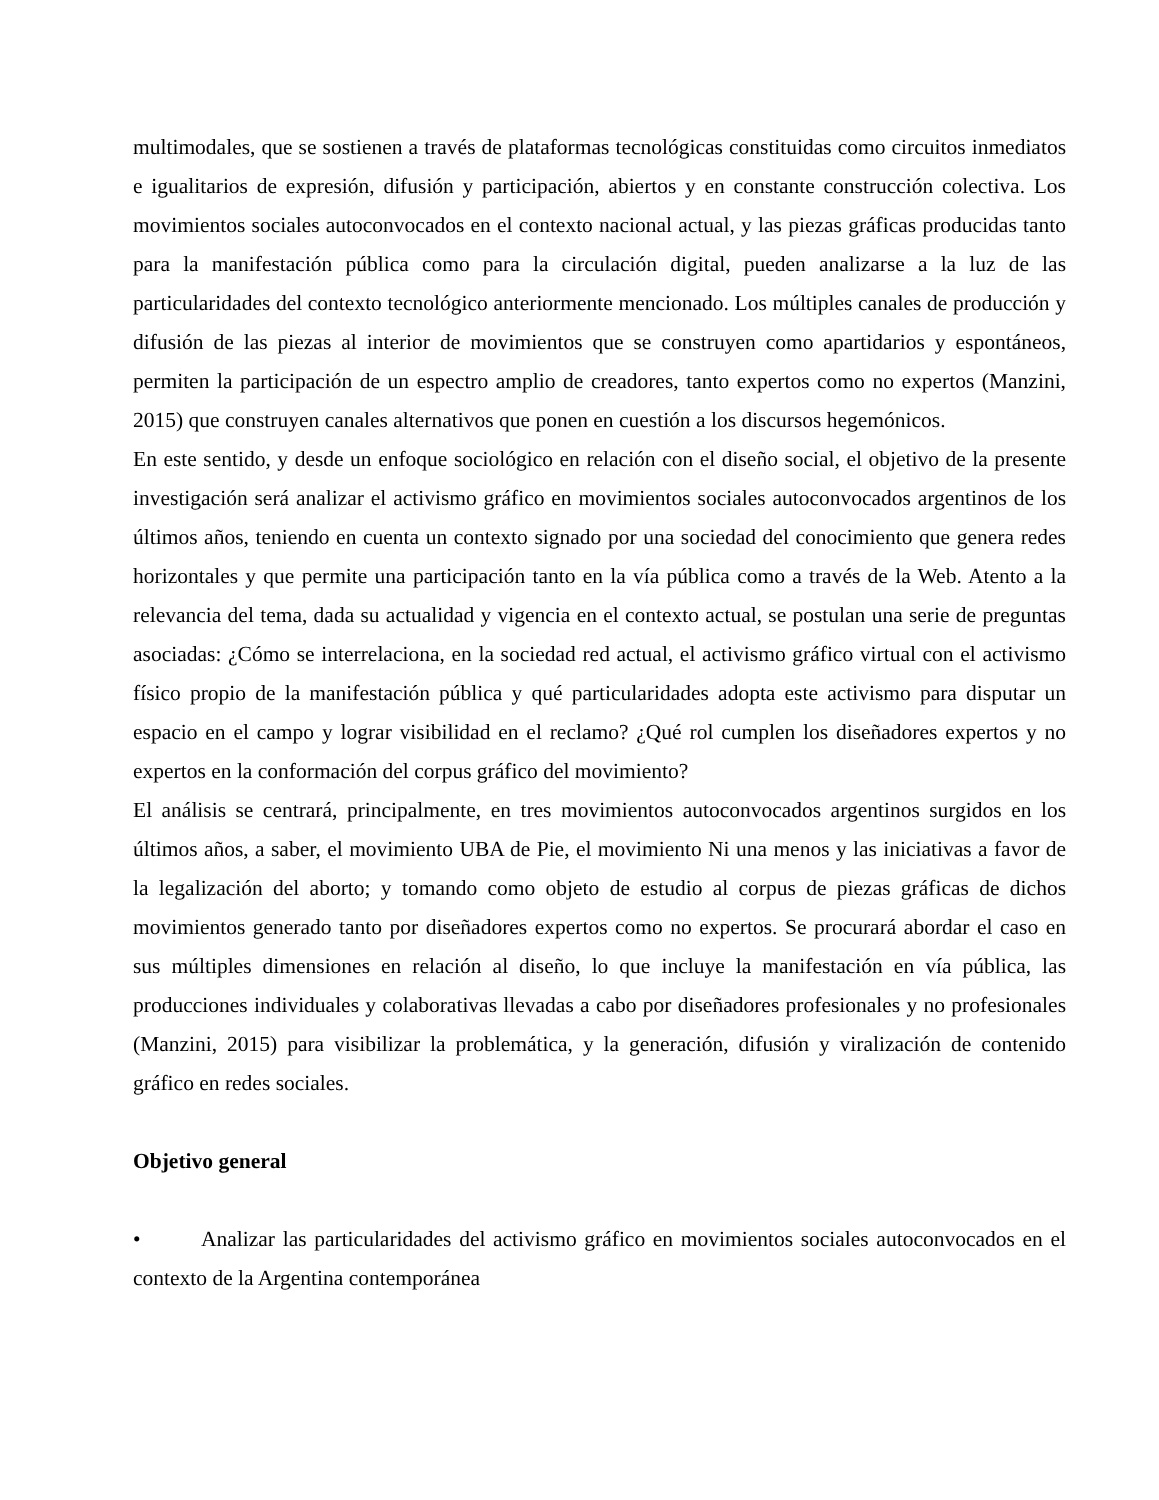multimodales, que se sostienen a través de plataformas tecnológicas constituidas como circuitos inmediatos e igualitarios de expresión, difusión y participación, abiertos y en constante construcción colectiva. Los movimientos sociales autoconvocados en el contexto nacional actual, y las piezas gráficas producidas tanto para la manifestación pública como para la circulación digital, pueden analizarse a la luz de las particularidades del contexto tecnológico anteriormente mencionado. Los múltiples canales de producción y difusión de las piezas al interior de movimientos que se construyen como apartidarios y espontáneos, permiten la participación de un espectro amplio de creadores, tanto expertos como no expertos (Manzini, 2015) que construyen canales alternativos que ponen en cuestión a los discursos hegemónicos.
En este sentido, y desde un enfoque sociológico en relación con el diseño social, el objetivo de la presente investigación será analizar el activismo gráfico en movimientos sociales autoconvocados argentinos de los últimos años, teniendo en cuenta un contexto signado por una sociedad del conocimiento que genera redes horizontales y que permite una participación tanto en la vía pública como a través de la Web. Atento a la relevancia del tema, dada su actualidad y vigencia en el contexto actual, se postulan una serie de preguntas asociadas: ¿Cómo se interrelaciona, en la sociedad red actual, el activismo gráfico virtual con el activismo físico propio de la manifestación pública y qué particularidades adopta este activismo para disputar un espacio en el campo y lograr visibilidad en el reclamo? ¿Qué rol cumplen los diseñadores expertos y no expertos en la conformación del corpus gráfico del movimiento?
El análisis se centrará, principalmente, en tres movimientos autoconvocados argentinos surgidos en los últimos años, a saber, el movimiento UBA de Pie, el movimiento Ni una menos y las iniciativas a favor de la legalización del aborto; y tomando como objeto de estudio al corpus de piezas gráficas de dichos movimientos generado tanto por diseñadores expertos como no expertos. Se procurará abordar el caso en sus múltiples dimensiones en relación al diseño, lo que incluye la manifestación en vía pública, las producciones individuales y colaborativas llevadas a cabo por diseñadores profesionales y no profesionales (Manzini, 2015) para visibilizar la problemática, y la generación, difusión y viralización de contenido gráfico en redes sociales.
Objetivo general
• Analizar las particularidades del activismo gráfico en movimientos sociales autoconvocados en el contexto de la Argentina contemporánea